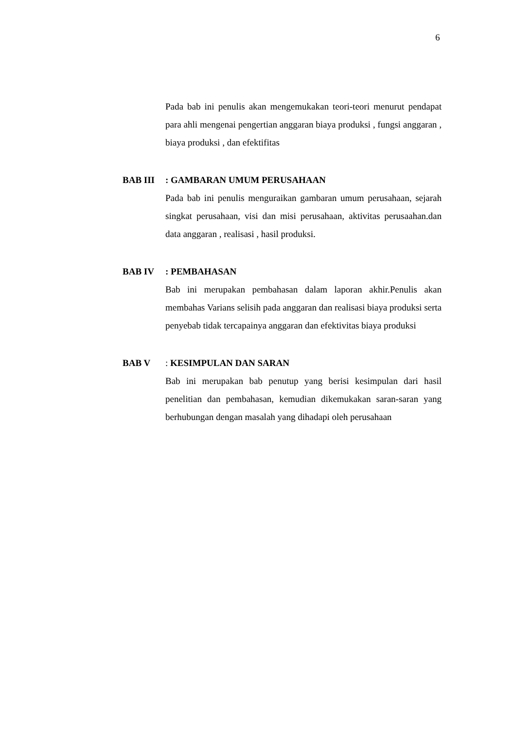6
Pada bab ini penulis akan mengemukakan teori-teori menurut pendapat para ahli mengenai pengertian anggaran biaya produksi , fungsi anggaran , biaya produksi , dan efektifitas
BAB III: GAMBARAN UMUM PERUSAHAAN
Pada bab ini penulis menguraikan gambaran umum perusahaan, sejarah singkat perusahaan, visi dan misi perusahaan, aktivitas perusaahan.dan data anggaran , realisasi , hasil produksi.
BAB IV: PEMBAHASAN
Bab ini merupakan pembahasan dalam laporan akhir.Penulis akan membahas Varians selisih pada anggaran dan realisasi biaya produksi serta penyebab tidak tercapainya anggaran dan efektivitas biaya produksi
BAB V: KESIMPULAN DAN SARAN
Bab ini merupakan bab penutup yang berisi kesimpulan dari hasil penelitian dan pembahasan, kemudian dikemukakan saran-saran yang berhubungan dengan masalah yang dihadapi oleh perusahaan